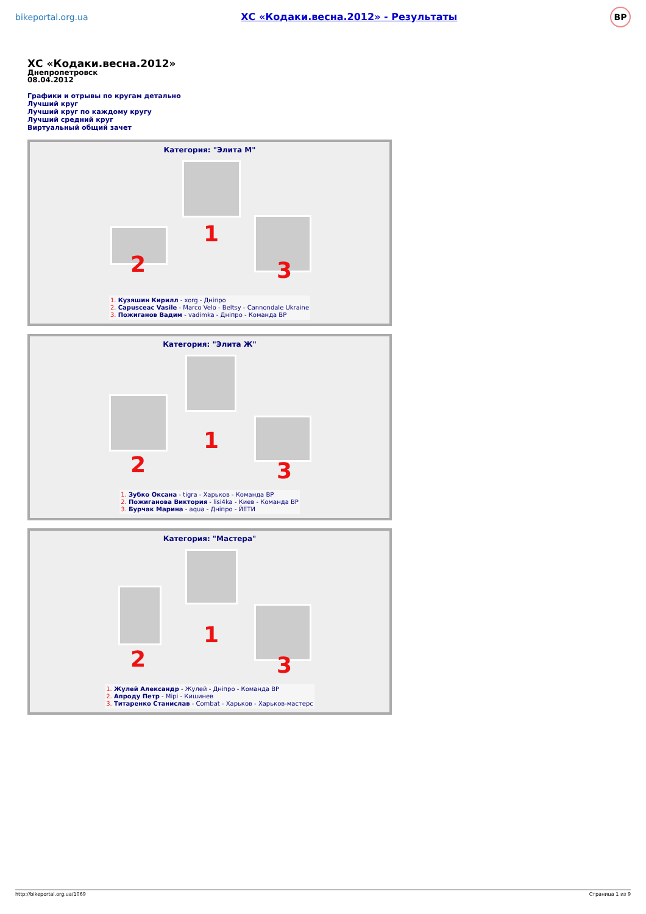bikeportal.org.ua ХС «Кодаки.весна.2012» - Результаты BP
ХС «Кодаки.весна.2012»
Днепропетровск
08.04.2012
Графики и отрывы по кругам детально
Лучший круг
Лучший круг по каждому кругу
Лучший средний круг
Виртуальный общий зачет
Категория: "Элита М"
1
2 3
1. Кузяшин Кирилл - xorg - Дніпро
2. Capusceac Vasile - Marco Velo - Beltsy - Cannondale Ukraine
3. Пожиганов Вадим - vadimka - Дніпро - Команда ВР
Категория: "Элита Ж"
1
2 3
1. Зубко Оксана - tigra - Харьков - Команда ВР
2. Пожиганова Виктория - lisi4ka - Киев - Команда ВР
3. Бурчак Марина - aqua - Дніпро - ЙЕТИ
Категория: "Мастера"
1
2 3
1. Жулей Александр - Жулей - Дніпро - Команда ВР
2. Апроду Петр - Mipi - Кишинев
3. Титаренко Станислав - Combat - Харьков - Харьков-мастерс
http://bikeportal.org.ua/1069 Страница 1 из 9